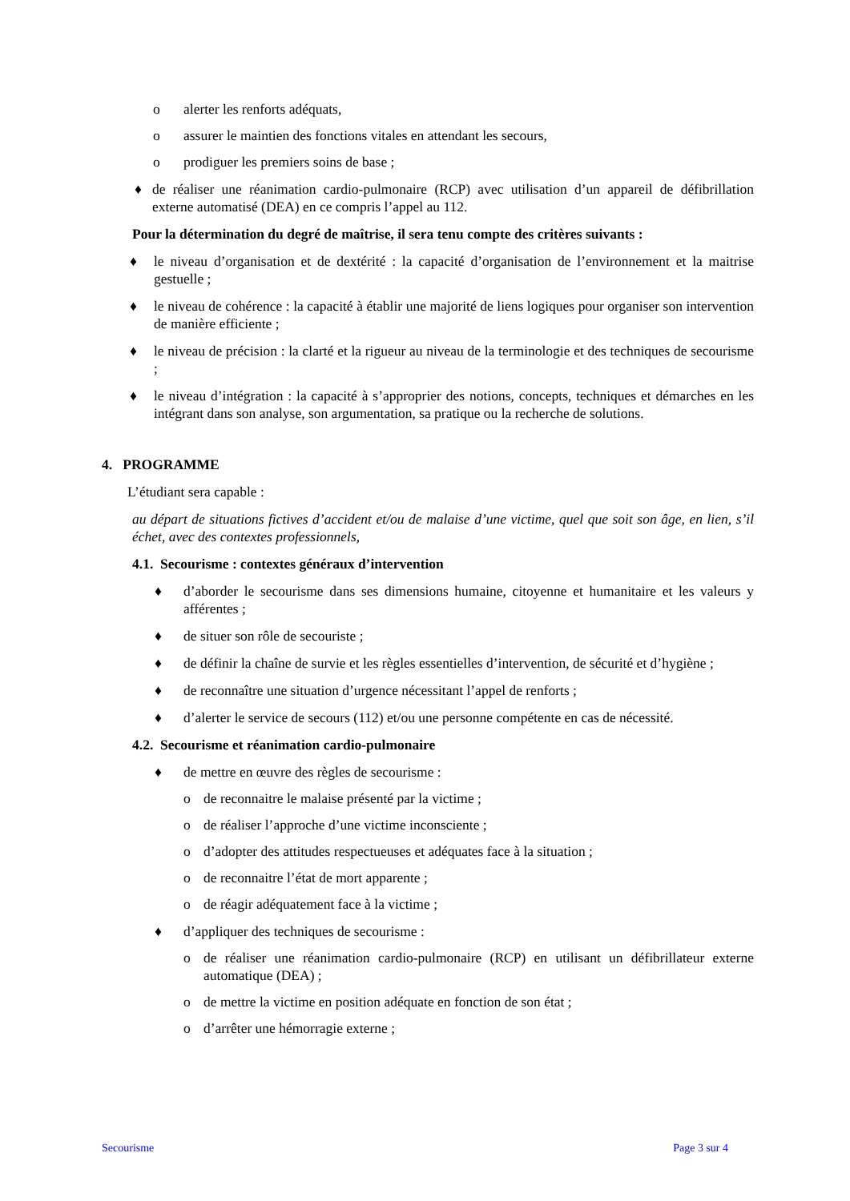o alerter les renforts adéquats,
o assurer le maintien des fonctions vitales en attendant les secours,
o prodiguer les premiers soins de base ;
♦ de réaliser une réanimation cardio-pulmonaire (RCP) avec utilisation d’un appareil de défibrillation externe automatisé (DEA) en ce compris l’appel au 112.
Pour la détermination du degré de maîtrise, il sera tenu compte des critères suivants :
♦ le niveau d’organisation et de dextérité : la capacité d’organisation de l’environnement et la maitrise gestuelle ;
♦ le niveau de cohérence : la capacité à établir une majorité de liens logiques pour organiser son intervention de manière efficiente ;
♦ le niveau de précision : la clarté et la rigueur au niveau de la terminologie et des techniques de secourisme ;
♦ le niveau d’intégration : la capacité à s’approprier des notions, concepts, techniques et démarches en les intégrant dans son analyse, son argumentation, sa pratique ou la recherche de solutions.
4. PROGRAMME
L’étudiant sera capable :
au départ de situations fictives d’accident et/ou de malaise d’une victime, quel que soit son âge, en lien, s’il échet, avec des contextes professionnels,
4.1. Secourisme : contextes généraux d’intervention
♦ d’aborder le secourisme dans ses dimensions humaine, citoyenne et humanitaire et les valeurs y afférentes ;
♦ de situer son rôle de secouriste ;
♦ de définir la chaîne de survie et les règles essentielles d’intervention, de sécurité et d’hygiène ;
♦ de reconnaître une situation d’urgence nécessitant l’appel de renforts ;
♦ d’alerter le service de secours (112) et/ou une personne compétente en cas de nécessité.
4.2. Secourisme et réanimation cardio-pulmonaire
♦ de mettre en œuvre des règles de secourisme :
o de reconnaitre le malaise présenté par la victime ;
o de réaliser l’approche d’une victime inconsciente ;
o d’adopter des attitudes respectueuses et adéquates face à la situation ;
o de reconnaitre l’état de mort apparente ;
o de réagir adéquatement face à la victime ;
♦ d’appliquer des techniques de secourisme :
o de réaliser une réanimation cardio-pulmonaire (RCP) en utilisant un défibrillateur externe automatique (DEA) ;
o de mettre la victime en position adéquate en fonction de son état ;
o d’arrêter une hémorragie externe ;
Secourisme Page 3 sur 4